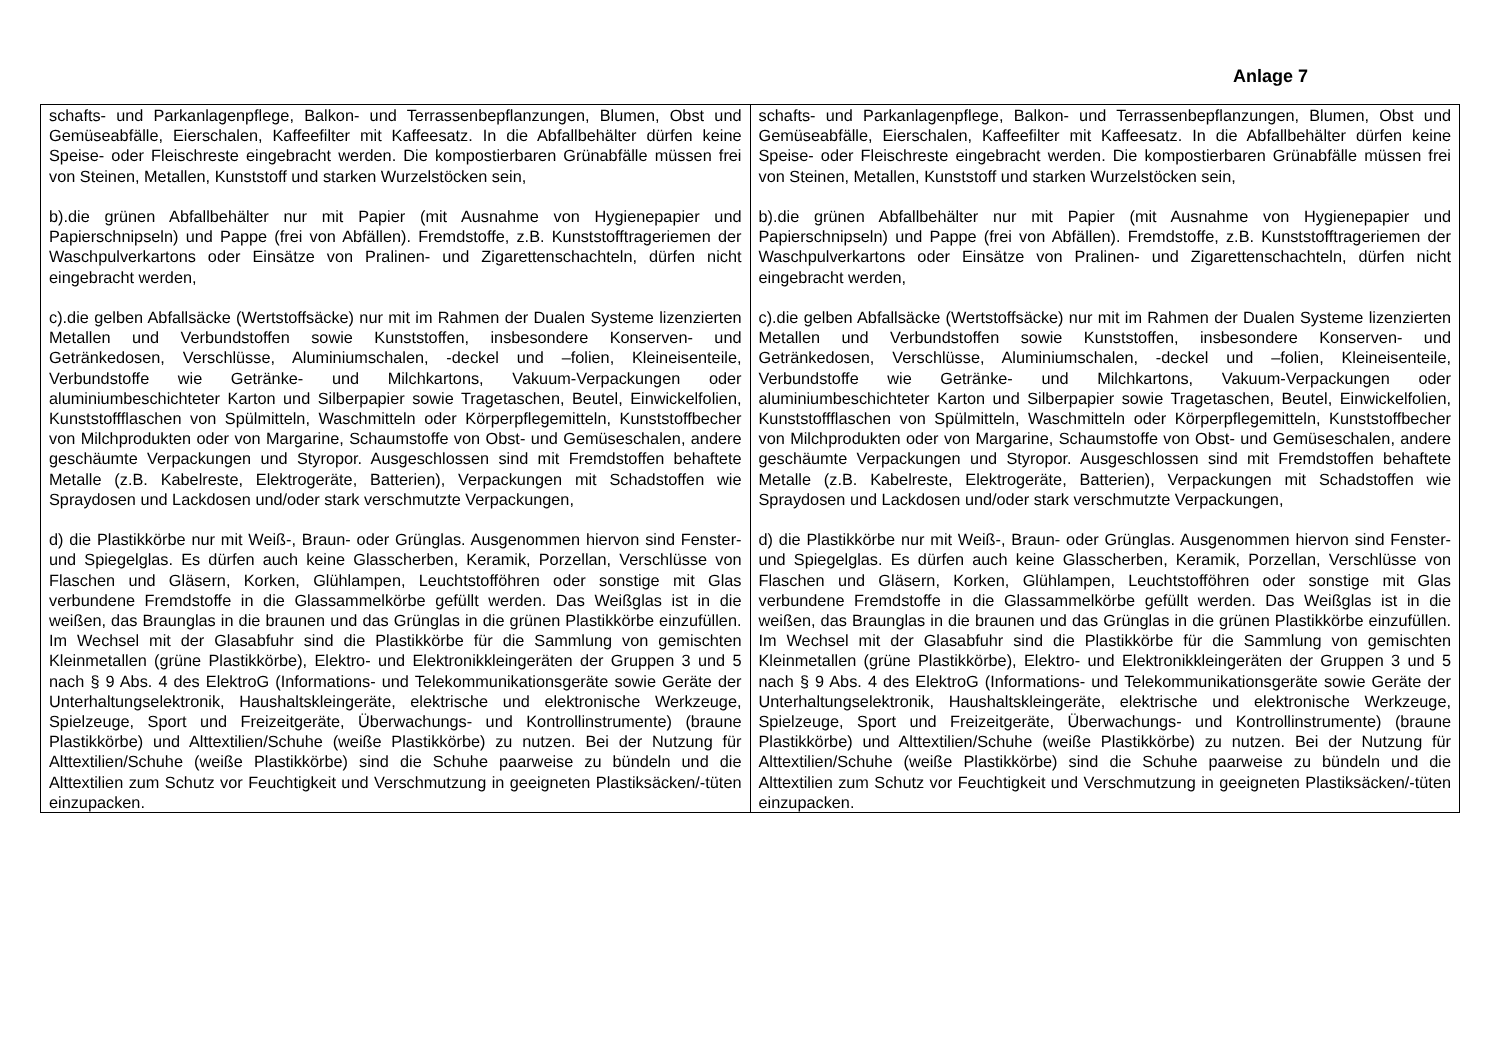Anlage 7
| schafts- und Parkanlagenpflege, Balkon- und Terrassenbepflanzungen, Blumen, Obst und Gemüseabfälle, Eierschalen, Kaffeefilter mit Kaffeesatz. In die Abfallbehälter dürfen keine Speise- oder Fleischreste eingebracht werden. Die kompostierbaren Grünabfälle müssen frei von Steinen, Metallen, Kunststoff und starken Wurzelstöcken sein, b).die grünen Abfallbehälter nur mit Papier (mit Ausnahme von Hygienepapier und Papierschnipseln) und Pappe (frei von Abfällen). Fremdstoffe, z.B. Kunststofftrageriemen der Waschpulverkartons oder Einsätze von Pralinen- und Zigarettenschachteln, dürfen nicht eingebracht werden, c).die gelben Abfallsäcke (Wertstoffsäcke) nur mit im Rahmen der Dualen Systeme lizenzierten Metallen und Verbundstoffen sowie Kunststoffen, insbesondere Konserven- und Getränkedosen, Verschlüsse, Aluminiumschalen, -deckel und –folien, Kleineisenteile, Verbundstoffe wie Getränke- und Milchkartons, Vakuum-Verpackungen oder aluminiumbeschichteter Karton und Silberpapier sowie Tragetaschen, Beutel, Einwickelfolien, Kunststoffflaschen von Spülmitteln, Waschmitteln oder Körperpflegemitteln, Kunststoffbecher von Milchprodukten oder von Margarine, Schaumstoffe von Obst- und Gemüseschalen, andere geschäumte Verpackungen und Styropor. Ausgeschlossen sind mit Fremdstoffen behaftete Metalle (z.B. Kabelreste, Elektrogeräte, Batterien), Verpackungen mit Schadstoffen wie Spraydosen und Lackdosen und/oder stark verschmutzte Verpackungen, d) die Plastikkörbe nur mit Weiß-, Braun- oder Grünglas. Ausgenommen hiervon sind Fenster- und Spiegelglas. Es dürfen auch keine Glasscherben, Keramik, Porzellan, Verschlüsse von Flaschen und Gläsern, Korken, Glühlampen, Leuchtstofföhren oder sonstige mit Glas verbundene Fremdstoffe in die Glassammelkörbe gefüllt werden. Das Weißglas ist in die weißen, das Braunglas in die braunen und das Grünglas in die grünen Plastikkörbe einzufüllen. Im Wechsel mit der Glasabfuhr sind die Plastikkörbe für die Sammlung von gemischten Kleinmetallen (grüne Plastikkörbe), Elektro- und Elektronikkleingeräten der Gruppen 3 und 5 nach § 9 Abs. 4 des ElektroG (Informations- und Telekommunikationsgeräte sowie Geräte der Unterhaltungselektronik, Haushaltskleingeräte, elektrische und elektronische Werkzeuge, Spielzeuge, Sport und Freizeitgeräte, Überwachungs- und Kontrollinstrumente) (braune Plastikkörbe) und Alttextilien/Schuhe (weiße Plastikkörbe) zu nutzen. Bei der Nutzung für Alttextilien/Schuhe (weiße Plastikkörbe) sind die Schuhe paarweise zu bündeln und die Alttextilien zum Schutz vor Feuchtigkeit und Verschmutzung in geeigneten Plastiksäcken/-tüten einzupacken. | schafts- und Parkanlagenpflege, Balkon- und Terrassenbepflanzungen, Blumen, Obst und Gemüseabfälle, Eierschalen, Kaffeefilter mit Kaffeesatz. In die Abfallbehälter dürfen keine Speise- oder Fleischreste eingebracht werden. Die kompostierbaren Grünabfälle müssen frei von Steinen, Metallen, Kunststoff und starken Wurzelstöcken sein, b).die grünen Abfallbehälter nur mit Papier (mit Ausnahme von Hygienepapier und Papierschnipseln) und Pappe (frei von Abfällen). Fremdstoffe, z.B. Kunststofftrageriemen der Waschpulverkartons oder Einsätze von Pralinen- und Zigarettenschachteln, dürfen nicht eingebracht werden, c).die gelben Abfallsäcke (Wertstoffsäcke) nur mit im Rahmen der Dualen Systeme lizenzierten Metallen und Verbundstoffen sowie Kunststoffen, insbesondere Konserven- und Getränkedosen, Verschlüsse, Aluminiumschalen, -deckel und –folien, Kleineisenteile, Verbundstoffe wie Getränke- und Milchkartons, Vakuum-Verpackungen oder aluminiumbeschichteter Karton und Silberpapier sowie Tragetaschen, Beutel, Einwickelfolien, Kunststoffflaschen von Spülmitteln, Waschmitteln oder Körperpflegemitteln, Kunststoffbecher von Milchprodukten oder von Margarine, Schaumstoffe von Obst- und Gemüseschalen, andere geschäumte Verpackungen und Styropor. Ausgeschlossen sind mit Fremdstoffen behaftete Metalle (z.B. Kabelreste, Elektrogeräte, Batterien), Verpackungen mit Schadstoffen wie Spraydosen und Lackdosen und/oder stark verschmutzte Verpackungen, d) die Plastikkörbe nur mit Weiß-, Braun- oder Grünglas. Ausgenommen hiervon sind Fenster- und Spiegelglas. Es dürfen auch keine Glasscherben, Keramik, Porzellan, Verschlüsse von Flaschen und Gläsern, Korken, Glühlampen, Leuchtstofföhren oder sonstige mit Glas verbundene Fremdstoffe in die Glassammelkörbe gefüllt werden. Das Weißglas ist in die weißen, das Braunglas in die braunen und das Grünglas in die grünen Plastikkörbe einzufüllen. Im Wechsel mit der Glasabfuhr sind die Plastikkörbe für die Sammlung von gemischten Kleinmetallen (grüne Plastikkörbe), Elektro- und Elektronikkleingeräten der Gruppen 3 und 5 nach § 9 Abs. 4 des ElektroG (Informations- und Telekommunikationsgeräte sowie Geräte der Unterhaltungselektronik, Haushaltskleingeräte, elektrische und elektronische Werkzeuge, Spielzeuge, Sport und Freizeitgeräte, Überwachungs- und Kontrollinstrumente) (braune Plastikkörbe) und Alttextilien/Schuhe (weiße Plastikkörbe) zu nutzen. Bei der Nutzung für Alttextilien/Schuhe (weiße Plastikkörbe) sind die Schuhe paarweise zu bündeln und die Alttextilien zum Schutz vor Feuchtigkeit und Verschmutzung in geeigneten Plastiksäcken/-tüten einzupacken. |